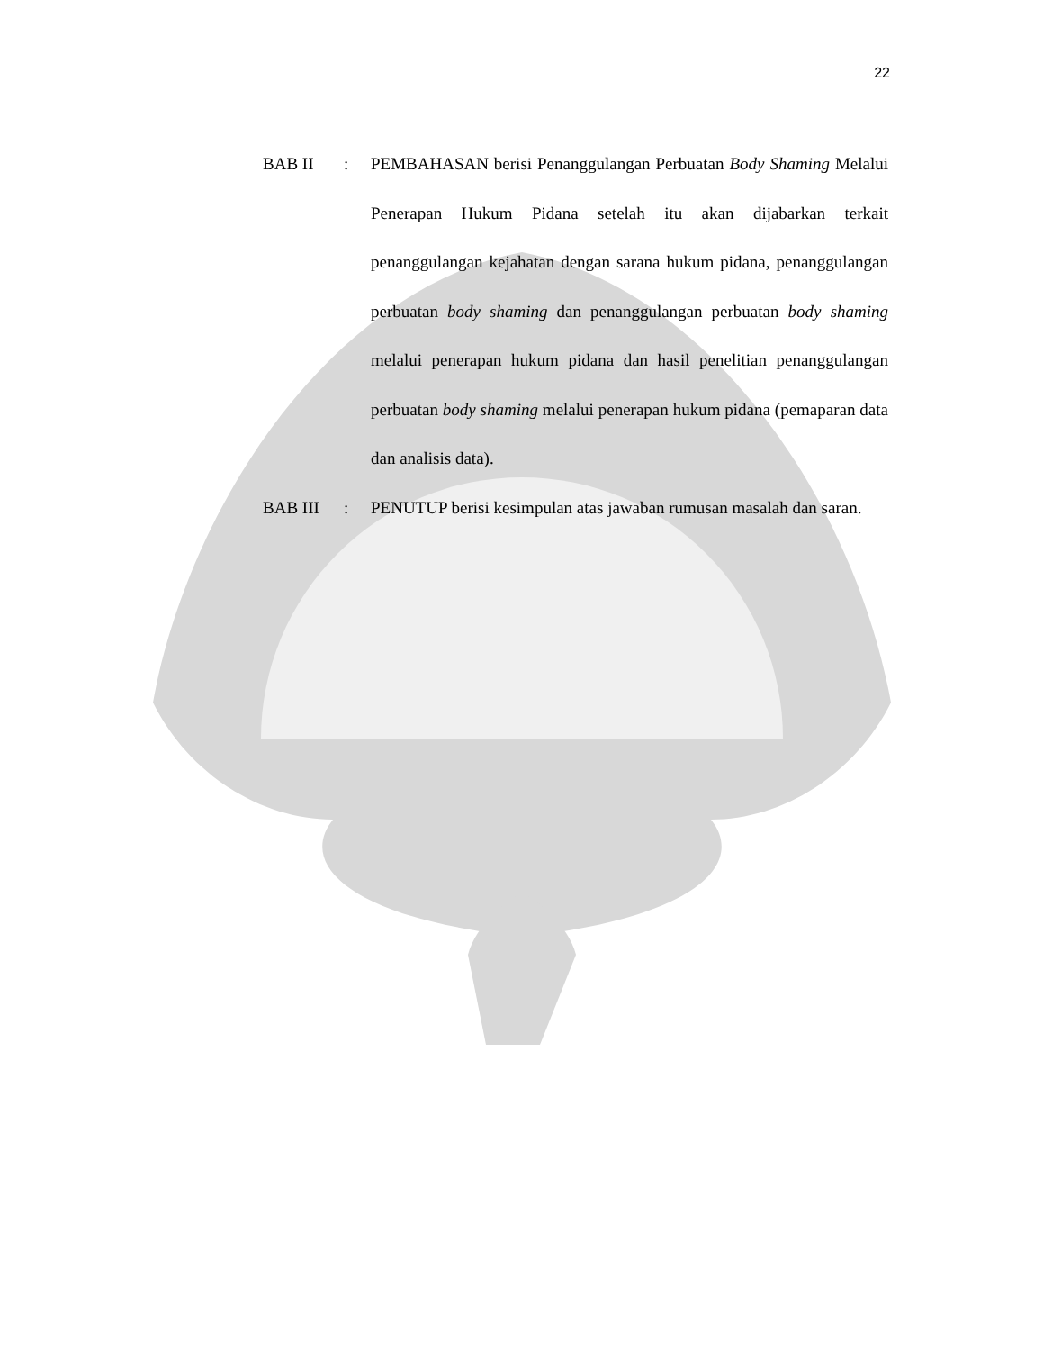22
BAB II : PEMBAHASAN berisi Penanggulangan Perbuatan Body Shaming Melalui Penerapan Hukum Pidana setelah itu akan dijabarkan terkait penanggulangan kejahatan dengan sarana hukum pidana, penanggulangan perbuatan body shaming dan penanggulangan perbuatan body shaming melalui penerapan hukum pidana dan hasil penelitian penanggulangan perbuatan body shaming melalui penerapan hukum pidana (pemaparan data dan analisis data).
BAB III : PENUTUP berisi kesimpulan atas jawaban rumusan masalah dan saran.